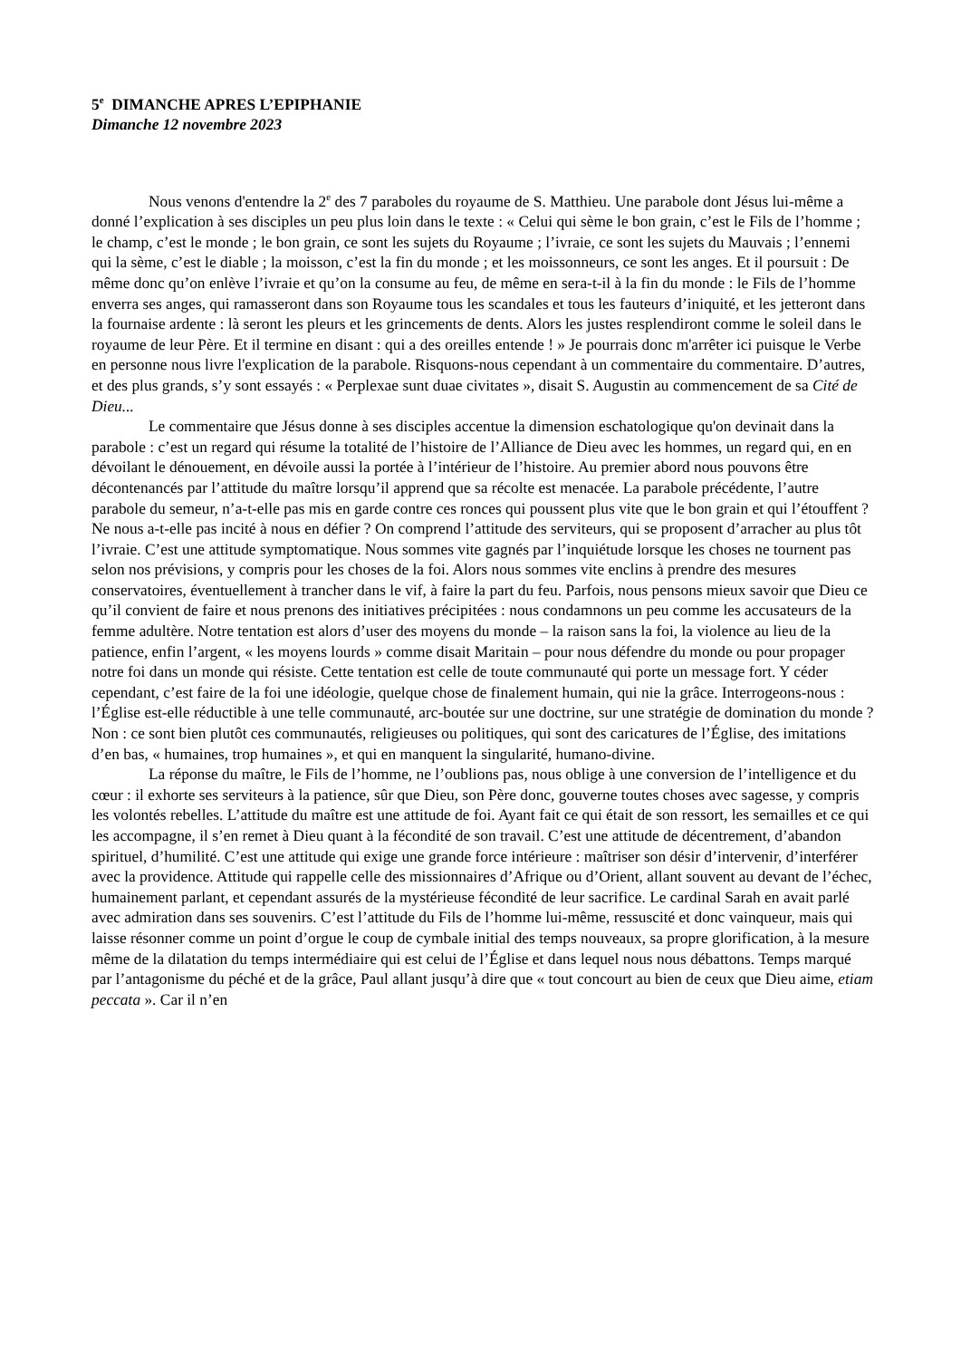5<sup>e</sup> DIMANCHE APRES L’EPIPHANIE
Dimanche 12 novembre 2023
Nous venons d'entendre la 2<sup>e</sup> des 7 paraboles du royaume de S. Matthieu. Une parabole dont Jésus lui-même a donné l’explication à ses disciples un peu plus loin dans le texte : « Celui qui sème le bon grain, c’est le Fils de l’homme ; le champ, c’est le monde ; le bon grain, ce sont les sujets du Royaume ; l’ivraie, ce sont les sujets du Mauvais ; l’ennemi qui la sème, c’est le diable ; la moisson, c’est la fin du monde ; et les moissonneurs, ce sont les anges. Et il poursuit : De même donc qu’on enlève l’ivraie et qu’on la consume au feu, de même en sera-t-il à la fin du monde : le Fils de l’homme enverra ses anges, qui ramasseront dans son Royaume tous les scandales et tous les fauteurs d’iniquité, et les jetteront dans la fournaise ardente : là seront les pleurs et les grincements de dents. Alors les justes resplendiront comme le soleil dans le royaume de leur Père. Et il termine en disant : qui a des oreilles entende ! » Je pourrais donc m'arrêter ici puisque le Verbe en personne nous livre l'explication de la parabole. Risquons-nous cependant à un commentaire du commentaire. D’autres, et des plus grands, s’y sont essayés : « Perplexae sunt duae civitates », disait S. Augustin au commencement de sa Cité de Dieu...
Le commentaire que Jésus donne à ses disciples accentue la dimension eschatologique qu'on devinait dans la parabole : c’est un regard qui résume la totalité de l’histoire de l’Alliance de Dieu avec les hommes, un regard qui, en en dévoilant le dénouement, en dévoile aussi la portée à l’intérieur de l’histoire. Au premier abord nous pouvons être décontenancés par l’attitude du maître lorsqu’il apprend que sa récolte est menacée. La parabole précédente, l’autre parabole du semeur, n’a-t-elle pas mis en garde contre ces ronces qui poussent plus vite que le bon grain et qui l’étouffent ? Ne nous a-t-elle pas incité à nous en défier ? On comprend l’attitude des serviteurs, qui se proposent d’arracher au plus tôt l’ivraie. C’est une attitude symptomatique. Nous sommes vite gagnés par l’inquiétude lorsque les choses ne tournent pas selon nos prévisions, y compris pour les choses de la foi. Alors nous sommes vite enclins à prendre des mesures conservatoires, éventuellement à trancher dans le vif, à faire la part du feu. Parfois, nous pensons mieux savoir que Dieu ce qu’il convient de faire et nous prenons des initiatives précipitées : nous condamnons un peu comme les accusateurs de la femme adultère. Notre tentation est alors d’user des moyens du monde – la raison sans la foi, la violence au lieu de la patience, enfin l’argent, « les moyens lourds » comme disait Maritain – pour nous défendre du monde ou pour propager notre foi dans un monde qui résiste. Cette tentation est celle de toute communauté qui porte un message fort. Y céder cependant, c’est faire de la foi une idéologie, quelque chose de finalement humain, qui nie la grâce. Interrogeons-nous : l’Église est-elle réductible à une telle communauté, arc-boutée sur une doctrine, sur une stratégie de domination du monde ? Non : ce sont bien plutôt ces communautés, religieuses ou politiques, qui sont des caricatures de l’Église, des imitations d’en bas, « humaines, trop humaines », et qui en manquent la singularité, humano-divine.
La réponse du maître, le Fils de l’homme, ne l’oublions pas, nous oblige à une conversion de l’intelligence et du cœur : il exhorte ses serviteurs à la patience, sûr que Dieu, son Père donc, gouverne toutes choses avec sagesse, y compris les volontés rebelles. L’attitude du maître est une attitude de foi. Ayant fait ce qui était de son ressort, les semailles et ce qui les accompagne, il s’en remet à Dieu quant à la fécondité de son travail. C’est une attitude de décentrement, d’abandon spirituel, d’humilité. C’est une attitude qui exige une grande force intérieure : maîtriser son désir d’intervenir, d’interférer avec la providence. Attitude qui rappelle celle des missionnaires d’Afrique ou d’Orient, allant souvent au devant de l’échec, humainement parlant, et cependant assurés de la mystérieuse fécondité de leur sacrifice. Le cardinal Sarah en avait parlé avec admiration dans ses souvenirs. C’est l’attitude du Fils de l’homme lui-même, ressuscité et donc vainqueur, mais qui laisse résonner comme un point d’orgue le coup de cymbale initial des temps nouveaux, sa propre glorification, à la mesure même de la dilatation du temps intermédiaire qui est celui de l’Église et dans lequel nous nous débattons. Temps marqué par l’antagonisme du péché et de la grâce, Paul allant jusqu’à dire que « tout concourt au bien de ceux que Dieu aime, etiam peccata ». Car il n’en